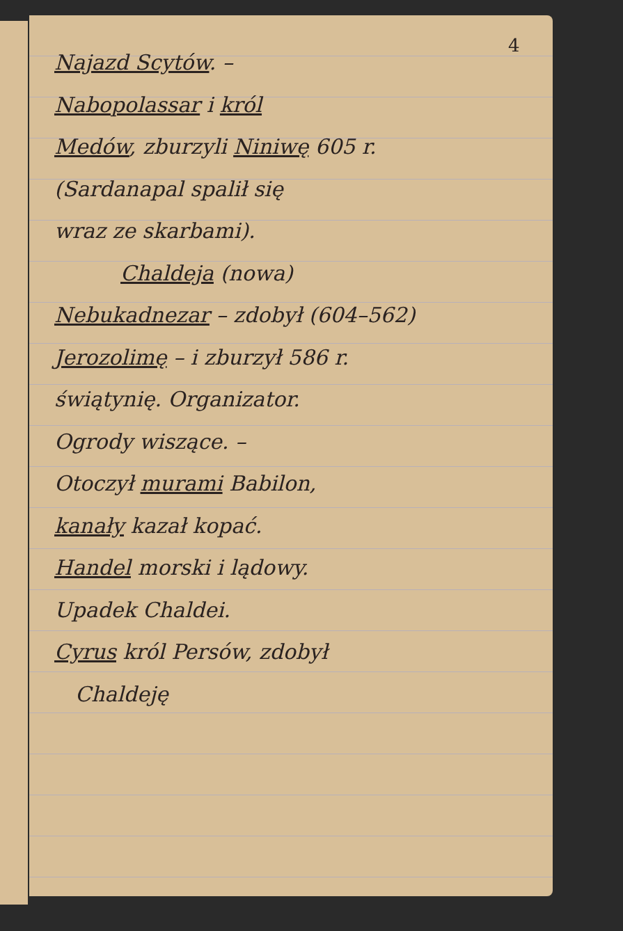4
Najazd Scytów. –
Nabopolassar i król
Medów, zburzyli Niniwę 605 r.
(Sardanapal spalił się
wraz ze skarbami).
Chaldeja (nowa)
Nebukadnezar – zdobył (604–562)
Jerozolimę – i zburzył 586 r.
świątynię. Organizator.
Ogrody wiszące. –
Otoczył murami Babilon,
kanały kazał kopać.
Handel morski i lądowy.
Upadek Chaldei.
Cyrus król Persów, zdobył
Chaldeję